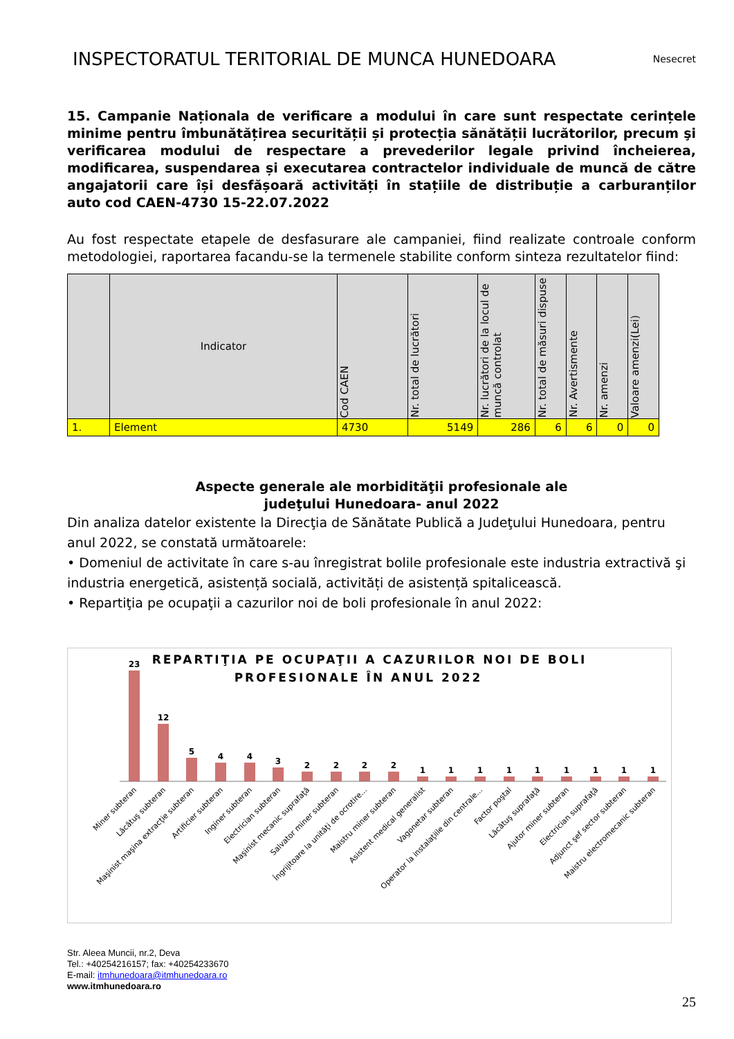INSPECTORATUL TERITORIAL DE MUNCA HUNEDOARA
Nesecret
15. Campanie Naționala de verificare a modului în care sunt respectate cerințele minime pentru îmbunătățirea securității și protecția sănătății lucrătorilor, precum şi verificarea modului de respectare a prevederilor legale privind încheierea, modificarea, suspendarea și executarea contractelor individuale de muncă de către angajatorii care își desfășoară activități în stațiile de distribuție a carburanților auto cod CAEN-4730 15-22.07.2022
Au fost respectate etapele de desfasurare ale campaniei, fiind realizate controale conform metodologiei, raportarea facandu-se la termenele stabilite conform sinteza rezultatelor fiind:
| | Indicator | Cod CAEN | Nr. total de lucrători | Nr. lucrători de la locul de muncă controlat | Nr. total de măsuri dispuse | Nr. Avertismente | Nr. amenzi | Valoare amenzi(Lei) |
| --- | --- | --- | --- | --- | --- | --- | --- | --- |
| 1. | Element | 4730 | 5149 | 286 | 6 | 6 | 0 | 0 |
Aspecte generale ale morbidităţii profesionale ale
judeţului Hunedoara- anul 2022
Din analiza datelor existente la Direcţia de Sănătate Publică a Judeţului Hunedoara, pentru anul 2022, se constată următoarele:
• Domeniul de activitate în care s-au înregistrat bolile profesionale este industria extractivă şi industria energetică, asistență socială, activități de asistență spitalicească.
• Repartiţia pe ocupaţii a cazurilor noi de boli profesionale în anul 2022:
REPARTIŢIA PE OCUPAŢII A CAZURILOR NOI DE BOLI
PROFESIONALE ÎN ANUL 2022
23
12
5
4
4
3
2
2
2
2
1
1
1
1
1
1
1
1
1
Miner subteran
Lăcătuş subteran
Maşinist maşina extracţie subteran
Artificier subteran
Inginer subteran
Electrician subteran
Maşinist mecanic suprafaţă
Salvator miner subteran
Îngrijitoare la unităţi de ocrotire...
Maistru miner subteran
Asistent medical generalist
Vagonetar subteran
Operator la instalaţiile din centrale...
Factor poştal
Lăcătuş suprafaţă
Ajutor miner subteran
Electrician suprafaţă
Adjunct şef sector subteran
Maistru electromecanic subteran
Str. Aleea Muncii, nr.2, Deva
Tel.: +40254216157; fax: +40254233670
E-mail: itmhunedoara@itmhunedoara.ro
www.itmhunedoara.ro
25